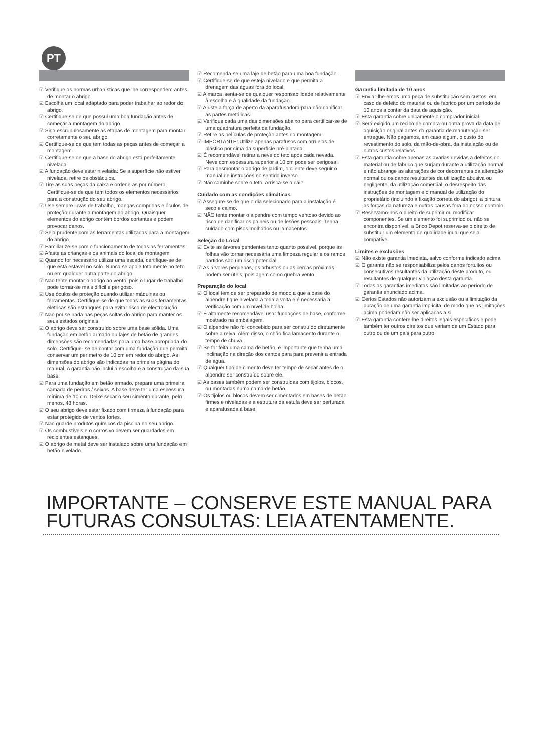PT
☑ Verifique as normas urbanísticas que lhe correspondem antes de montar o abrigo.
☑ Escolha um local adaptado para poder trabalhar ao redor do abrigo.
☑ Certifique-se de que possui uma boa fundação antes de começar a montagem do abrigo.
☑ Siga escrupulosamente as etapas de montagem para montar corretamente o seu abrigo.
☑ Certifique-se de que tem todas as peças antes de começar a montagem.
☑ Certifique-se de que a base do abrigo está perfeitamente nivelada.
☑ A fundação deve estar nivelada: Se a superfície não estiver nivelada, retire os obstáculos.
☑ Tire as suas peças da caixa e ordene-as por número. Certifique-se de que tem todos os elementos necessários para a construção do seu abrigo.
☑ Use sempre luvas de trabalho, mangas compridas e óculos de proteção durante a montagem do abrigo. Quaisquer elementos do abrigo contêm bordos cortantes e podem provocar danos.
☑ Seja prudente com as ferramentas utilizadas para a montagem do abrigo.
☑ Familiarize-se com o funcionamento de todas as ferramentas.
☑ Afaste as crianças e os animais do local de montagem
☑ Quando for necessário utilizar uma escada, certifique-se de que está estável no solo. Nunca se apoie totalmente no teto ou em qualquer outra parte do abrigo.
☑ Não tente montar o abrigo ao vento, pois o lugar de trabalho pode tornar-se mais difícil e perigoso.
☑ Use óculos de proteção quando utilizar máquinas ou ferramentas. Certifique-se de que todas as suas ferramentas elétricas são estanques para evitar risco de electrocução.
☑ Não pouse nada nas peças soltas do abrigo para manter os seus estados originais.
☑ O abrigo deve ser construído sobre uma base sólida. Uma fundação em betão armado ou lajes de betão de grandes dimensões são recomendadas para uma base apropriada do solo. Certifique- se de contar com uma fundação que permita conservar um perímetro de 10 cm em redor do abrigo. As dimensões do abrigo são indicadas na primeira página do manual. A garantia não inclui a escolha e a construção da sua base.
☑ Para uma fundação em betão armado, prepare uma primeira camada de pedras / seixos. A base deve ter uma espessura mínima de 10 cm. Deixe secar o seu cimento durante, pelo menos, 48 horas.
☑ O seu abrigo deve estar fixado com firmeza à fundação para estar protegido de ventos fortes.
☑ Não guarde produtos químicos da piscina no seu abrigo.
☑ Os combustíveis e o corrosivo devem ser guardados em recipientes estanques.
☑ O abrigo de metal deve ser instalado sobre uma fundação em betão nivelado.
☑ Recomenda-se uma laje de betão para uma boa fundação.
☑ Certifique-se de que esteja nivelado e que permita a drenagem das águas fora do local.
☑ A marca isenta-se de qualquer responsabilidade relativamente à escolha e à qualidade da fundação.
☑ Ajuste a força de aperto da aparafusadora para não danificar as partes metálicas.
☑ Verifique cada uma das dimensões abaixo para certificar-se de uma quadratura perfeita da fundação.
☑ Retire as películas de proteção antes da montagem.
☑ IMPORTANTE: Utilize apenas parafusos com arruelas de plástico por cima da superfície pré-pintada.
☑ É recomendável retirar a neve do teto após cada nevada. Neve com espessura superior a 10 cm pode ser perigosa!
☑ Para desmontar o abrigo de jardim, o cliente deve seguir o manual de instruções no sentido inverso
☑ Não caminhe sobre o teto! Arrisca-se a cair!
Cuidado com as condições climáticas
☑ Assegure-se de que o dia selecionado para a instalação é seco e calmo.
☑ NÃO tente montar o alpendre com tempo ventoso devido ao risco de danificar os paineis ou de lesões pessoais. Tenha cuidado com pisos molhados ou lamacentos.
Seleção do Local
☑ Evite as árvores pendentes tanto quanto possível, porque as folhas vão tornar necessária uma limpeza regular e os ramos partidos são um risco potencial.
☑ As árvores pequenas, os arbustos ou as cercas próximas podem ser úteis, pois agem como quebra vento.
Preparação do local
☑ O local tem de ser preparado de modo a que a base do alpendre fique nivelada a toda a volta e é necessária a verificação com um nível de bolha.
☑ É altamente recomendável usar fundações de base, conforme mostrado na embalagem.
☑ O alpendre não foi concebido para ser construído diretamente sobre a relva. Além disso, o chão fica lamacento durante o tempo de chuva.
☑ Se for feita uma cama de betão, é importante que tenha uma inclinação na direção dos cantos para para prevenir a entrada de água.
☑ Qualquer tipo de cimento deve ter tempo de secar antes de o alpendre ser construído sobre ele.
☑ As bases também podem ser construídas com tijolos, blocos, ou montadas numa cama de betão.
☑ Os tijolos ou blocos devem ser cimentados em bases de betão firmes e niveladas e a estrutura da estufa deve ser perfurada e aparafusada à base.
Garantia limitada de 10 anos
☑ Enviar-lhe-emos uma peça de substituição sem custos, em caso de defeito do material ou de fabrico por um período de 10 anos a contar da data de aquisição.
☑ Esta garantia cobre unicamente o comprador inicial.
☑ Será exigido um recibo de compra ou outra prova da data de aquisição original antes da garantia de manutenção ser entregue. Não pagamos, em caso algum, o custo do revestimento do solo, da mão-de-obra, da instalação ou de outros custos relativos.
☑ Esta garantia cobre apenas as avarias devidas a defeitos do material ou de fabrico que surjam durante a utilização normal e não abrange as alterações de cor decorrentes da alteração normal ou os danos resultantes da utilização abusiva ou negligente, da utilização comercial, o desrespeito das instruções de montagem e o manual de utilização do proprietário (incluindo a fixação correta do abrigo), a pintura, as forças da natureza e outras causas fora do nosso controlo.
☑ Reservamo-nos o direito de suprimir ou modificar componentes. Se um elemento foi suprimido ou não se encontra disponível, a Brico Depot reserva-se o direito de substituir um elemento de qualidade igual que seja compatível
Limites e exclusões
☑ Não existe garantia imediata, salvo conforme indicado acima.
☑ O garante não se responsabiliza pelos danos fortuitos ou consecutivos resultantes da utilização deste produto, ou resultantes de qualquer violação desta garantia.
☑ Todas as garantias imediatas são limitadas ao período de garantia enunciado acima.
☑ Certos Estados não autorizam a exclusão ou a limitação da duração de uma garantia implícita, de modo que as limitações acima poderiam não ser aplicadas a si.
☑ Esta garantia confere-lhe direitos legais específicos e pode também ter outros direitos que variam de um Estado para outro ou de um país para outro.
IMPORTANTE – CONSERVE ESTE MANUAL PARA
FUTURAS CONSULTAS: LEIA ATENTAMENTE.